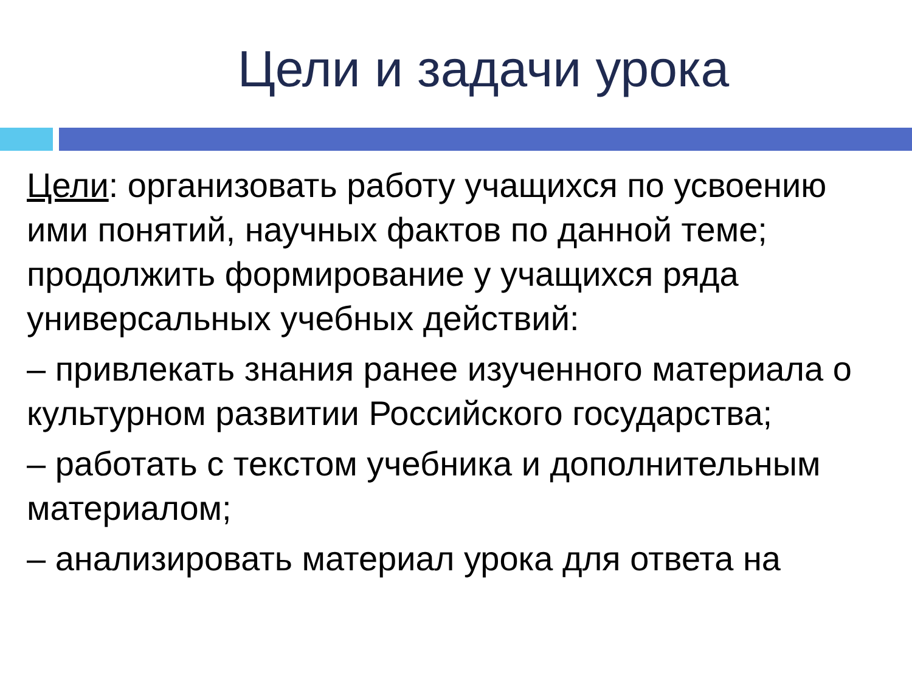Цели и задачи урока
Цели: организовать работу учащихся по усвоению ими понятий, научных фактов по данной теме; продолжить формирование у учащихся ряда универсальных учебных действий:
– привлекать знания ранее изученного материала о культурном развитии Российского государства;
– работать с текстом учебника и дополнительным материалом;
– анализировать материал урока для ответа на